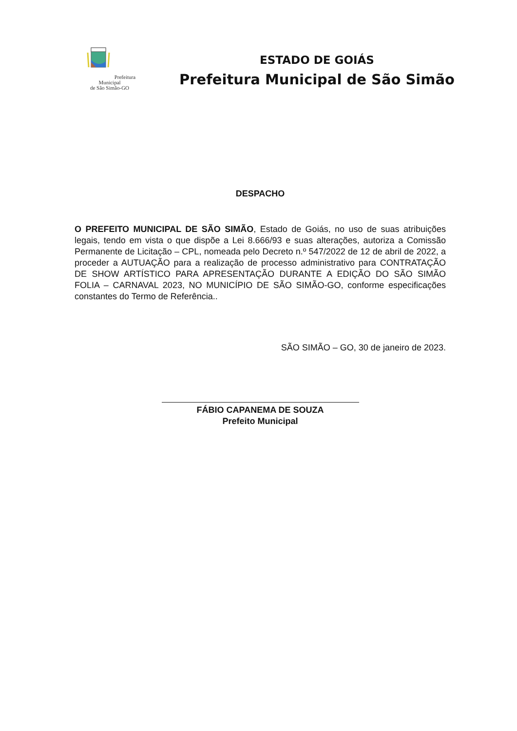Prefeitura Municipal
de São Simão-GO
ESTADO DE GOIÁS
Prefeitura Municipal de São Simão
DESPACHO
O PREFEITO MUNICIPAL DE SÃO SIMÃO, Estado de Goiás, no uso de suas atribuições legais, tendo em vista o que dispõe a Lei 8.666/93 e suas alterações, autoriza a Comissão Permanente de Licitação – CPL, nomeada pelo Decreto n.º 547/2022 de 12 de abril de 2022, a proceder a AUTUAÇÃO para a realização de processo administrativo para CONTRATAÇÃO DE SHOW ARTÍSTICO PARA APRESENTAÇÃO DURANTE A EDIÇÃO DO SÃO SIMÃO FOLIA – CARNAVAL 2023, NO MUNICÍPIO DE SÃO SIMÃO-GO, conforme especificações constantes do Termo de Referência..
SÃO SIMÃO – GO, 30 de janeiro de 2023.
FÁBIO CAPANEMA DE SOUZA
Prefeito Municipal